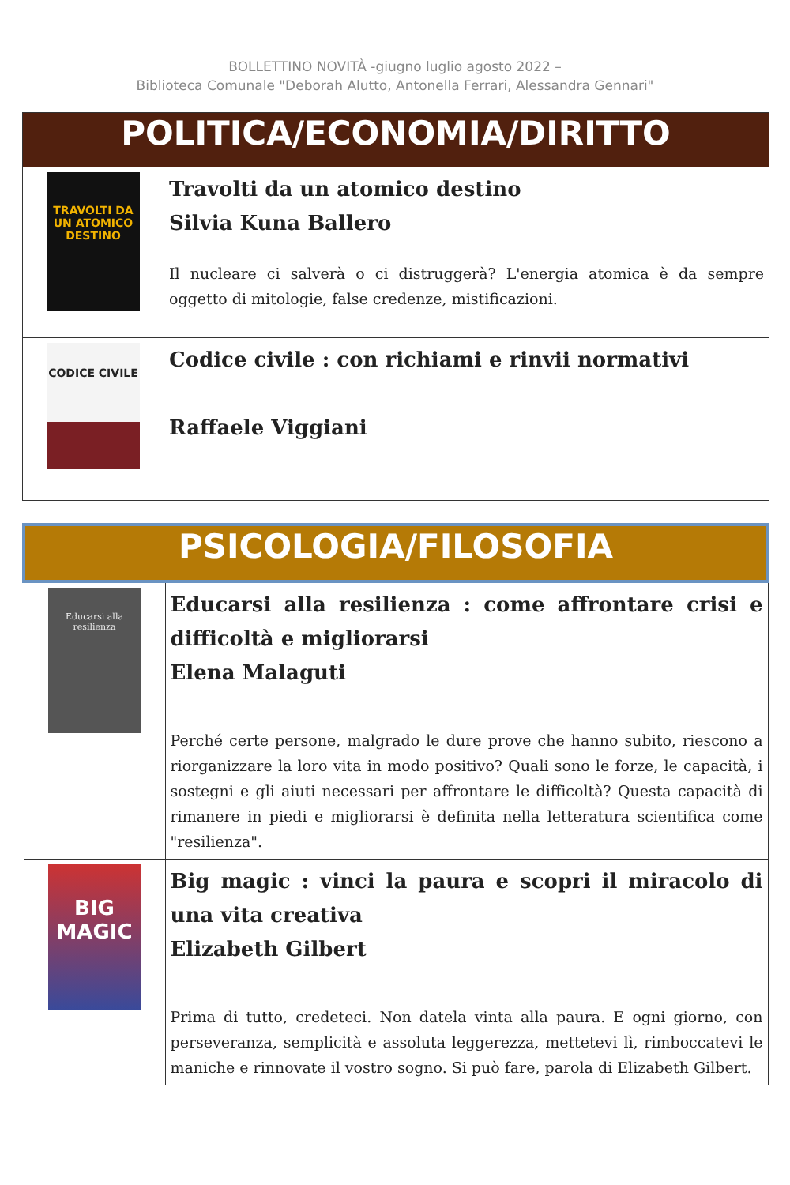BOLLETTINO NOVITÀ -giugno luglio agosto 2022 –
Biblioteca Comunale "Deborah Alutto, Antonella Ferrari, Alessandra Gennari"
| POLITICA/ECONOMIA/DIRITTO | |
| --- | --- |
| TRAVOLTI DA UN ATOMICO DESTINO | Travolti da un atomico destino Silvia Kuna Ballero Il nucleare ci salverà o ci distruggerà? L'energia atomica è da sempre oggetto di mitologie, false credenze, mistificazioni. |
| CODICE CIVILE | Codice civile : con richiami e rinvii normativi Raffaele Viggiani |
| PSICOLOGIA/FILOSOFIA | |
| --- | --- |
| Educarsi alla resilienza | Educarsi alla resilienza : come affrontare crisi e difficoltà e migliorarsi Elena Malaguti Perché certe persone, malgrado le dure prove che hanno subito, riescono a riorganizzare la loro vita in modo positivo? Quali sono le forze, le capacità, i sostegni e gli aiuti necessari per affrontare le difficoltà? Questa capacità di rimanere in piedi e migliorarsi è definita nella letteratura scientifica come "resilienza". |
| BIG MAGIC | Big magic : vinci la paura e scopri il miracolo di una vita creativa Elizabeth Gilbert Prima di tutto, credeteci. Non datela vinta alla paura. E ogni giorno, con perseveranza, semplicità e assoluta leggerezza, mettetevi lì, rimboccatevi le maniche e rinnovate il vostro sogno. Si può fare, parola di Elizabeth Gilbert. |